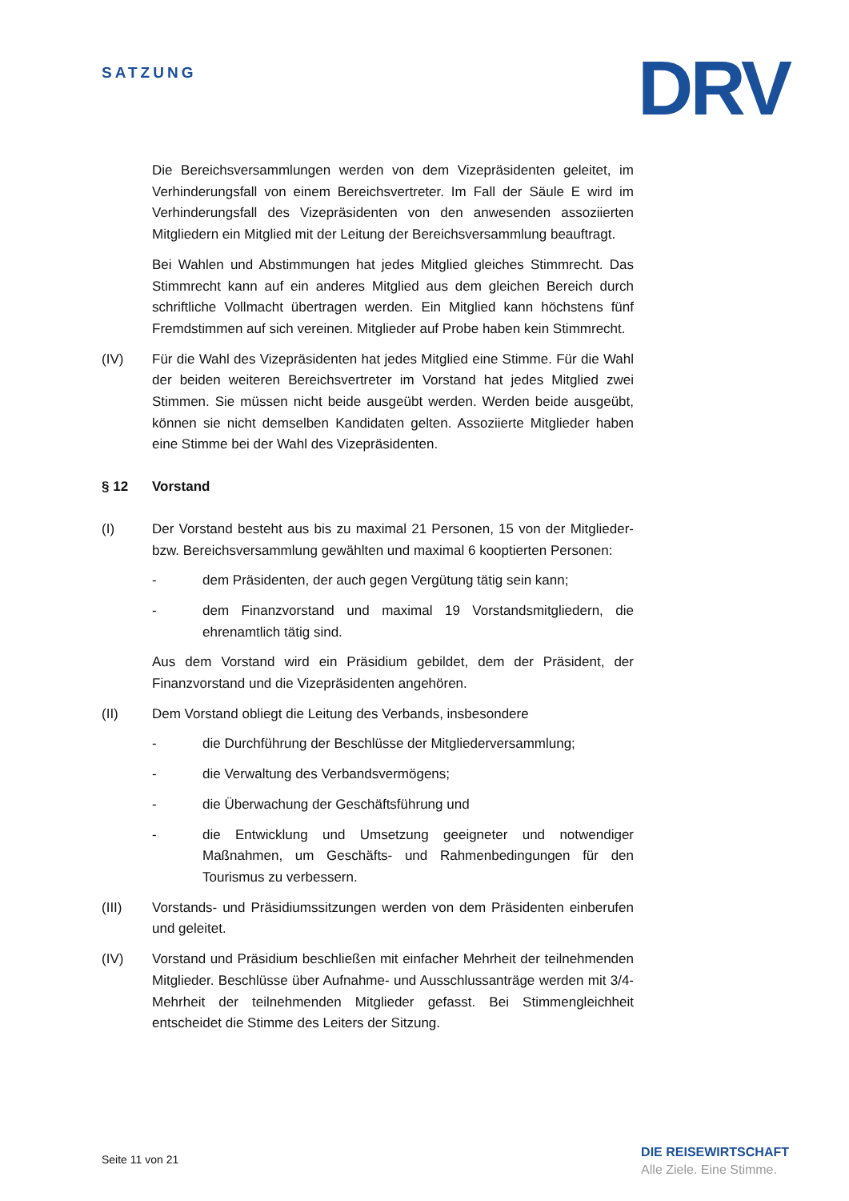SATZUNG
DRV
Die Bereichsversammlungen werden von dem Vizepräsidenten geleitet, im Verhinderungsfall von einem Bereichsvertreter. Im Fall der Säule E wird im Verhinderungsfall des Vizepräsidenten von den anwesenden assoziierten Mitgliedern ein Mitglied mit der Leitung der Bereichsversammlung beauftragt.
Bei Wahlen und Abstimmungen hat jedes Mitglied gleiches Stimmrecht. Das Stimmrecht kann auf ein anderes Mitglied aus dem gleichen Bereich durch schriftliche Vollmacht übertragen werden. Ein Mitglied kann höchstens fünf Fremdstimmen auf sich vereinen. Mitglieder auf Probe haben kein Stimmrecht.
(IV) Für die Wahl des Vizepräsidenten hat jedes Mitglied eine Stimme. Für die Wahl der beiden weiteren Bereichsvertreter im Vorstand hat jedes Mitglied zwei Stimmen. Sie müssen nicht beide ausgeübt werden. Werden beide ausgeübt, können sie nicht demselben Kandidaten gelten. Assoziierte Mitglieder haben eine Stimme bei der Wahl des Vizepräsidenten.
§ 12 Vorstand
(I) Der Vorstand besteht aus bis zu maximal 21 Personen, 15 von der Mitglieder- bzw. Bereichsversammlung gewählten und maximal 6 kooptierten Personen:
- dem Präsidenten, der auch gegen Vergütung tätig sein kann;
- dem Finanzvorstand und maximal 19 Vorstandsmitgliedern, die ehrenamtlich tätig sind.
Aus dem Vorstand wird ein Präsidium gebildet, dem der Präsident, der Finanzvorstand und die Vizepräsidenten angehören.
(II) Dem Vorstand obliegt die Leitung des Verbands, insbesondere
- die Durchführung der Beschlüsse der Mitgliederversammlung;
- die Verwaltung des Verbandsvermögens;
- die Überwachung der Geschäftsführung und
- die Entwicklung und Umsetzung geeigneter und notwendiger Maßnahmen, um Geschäfts- und Rahmenbedingungen für den Tourismus zu verbessern.
(III) Vorstands- und Präsidiumssitzungen werden von dem Präsidenten einberufen und geleitet.
(IV) Vorstand und Präsidium beschließen mit einfacher Mehrheit der teilnehmenden Mitglieder. Beschlüsse über Aufnahme- und Ausschlussanträge werden mit 3/4-Mehrheit der teilnehmenden Mitglieder gefasst. Bei Stimmengleichheit entscheidet die Stimme des Leiters der Sitzung.
Seite 11 von 21
DIE REISEWIRTSCHAFT
Alle Ziele. Eine Stimme.